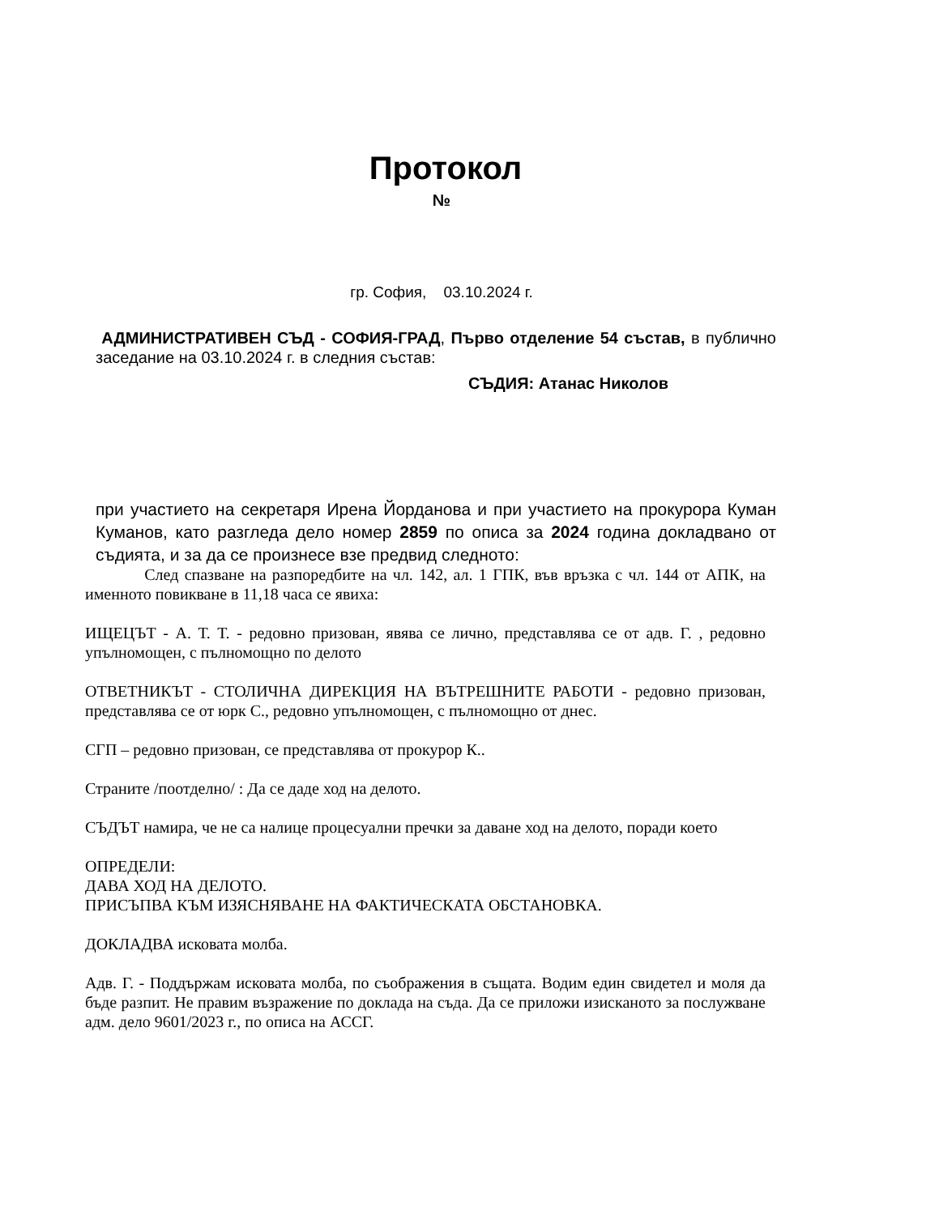Протокол
№
гр. София, 03.10.2024 г.
АДМИНИСТРАТИВЕН СЪД - СОФИЯ-ГРАД, Първо отделение 54 състав, в публично заседание на 03.10.2024 г. в следния състав:
СЪДИЯ: Атанас Николов
при участието на секретаря Ирена Йорданова и при участието на прокурора Куман Куманов, като разгледа дело номер 2859 по описа за 2024 година докладвано от съдията, и за да се произнесе взе предвид следното:
След спазване на разпоредбите на чл. 142, ал. 1 ГПК, във връзка с чл. 144 от АПК, на именното повикване в 11,18 часа се явиха:
ИЩЕЦЪТ - А. Т. Т. - редовно призован, явява се лично, представлява се от адв. Г. , редовно упълномощен, с пълномощно по делото
ОТВЕТНИКЪТ - СТОЛИЧНА ДИРЕКЦИЯ НА ВЪТРЕШНИТЕ РАБОТИ - редовно призован, представлява се от юрк С., редовно упълномощен, с пълномощно от днес.
СГП – редовно призован, се представлява от прокурор К..
Страните /поотделно/ : Да се даде ход на делото.
СЪДЪТ намира, че не са налице процесуални пречки за даване ход на делото, поради което
ОПРЕДЕЛИ:
ДАВА ХОД НА ДЕЛОТО.
ПРИСЪПВА КЪМ ИЗЯСНЯВАНЕ НА ФАКТИЧЕСКАТА ОБСТАНОВКА.
ДОКЛАДВА исковата молба.
Адв. Г. - Поддържам исковата молба, по съображения в същата. Водим един свидетел и моля да бъде разпит. Не правим възражение по доклада на съда. Да се приложи изисканото за послужване адм. дело 9601/2023 г., по описа на АССГ.